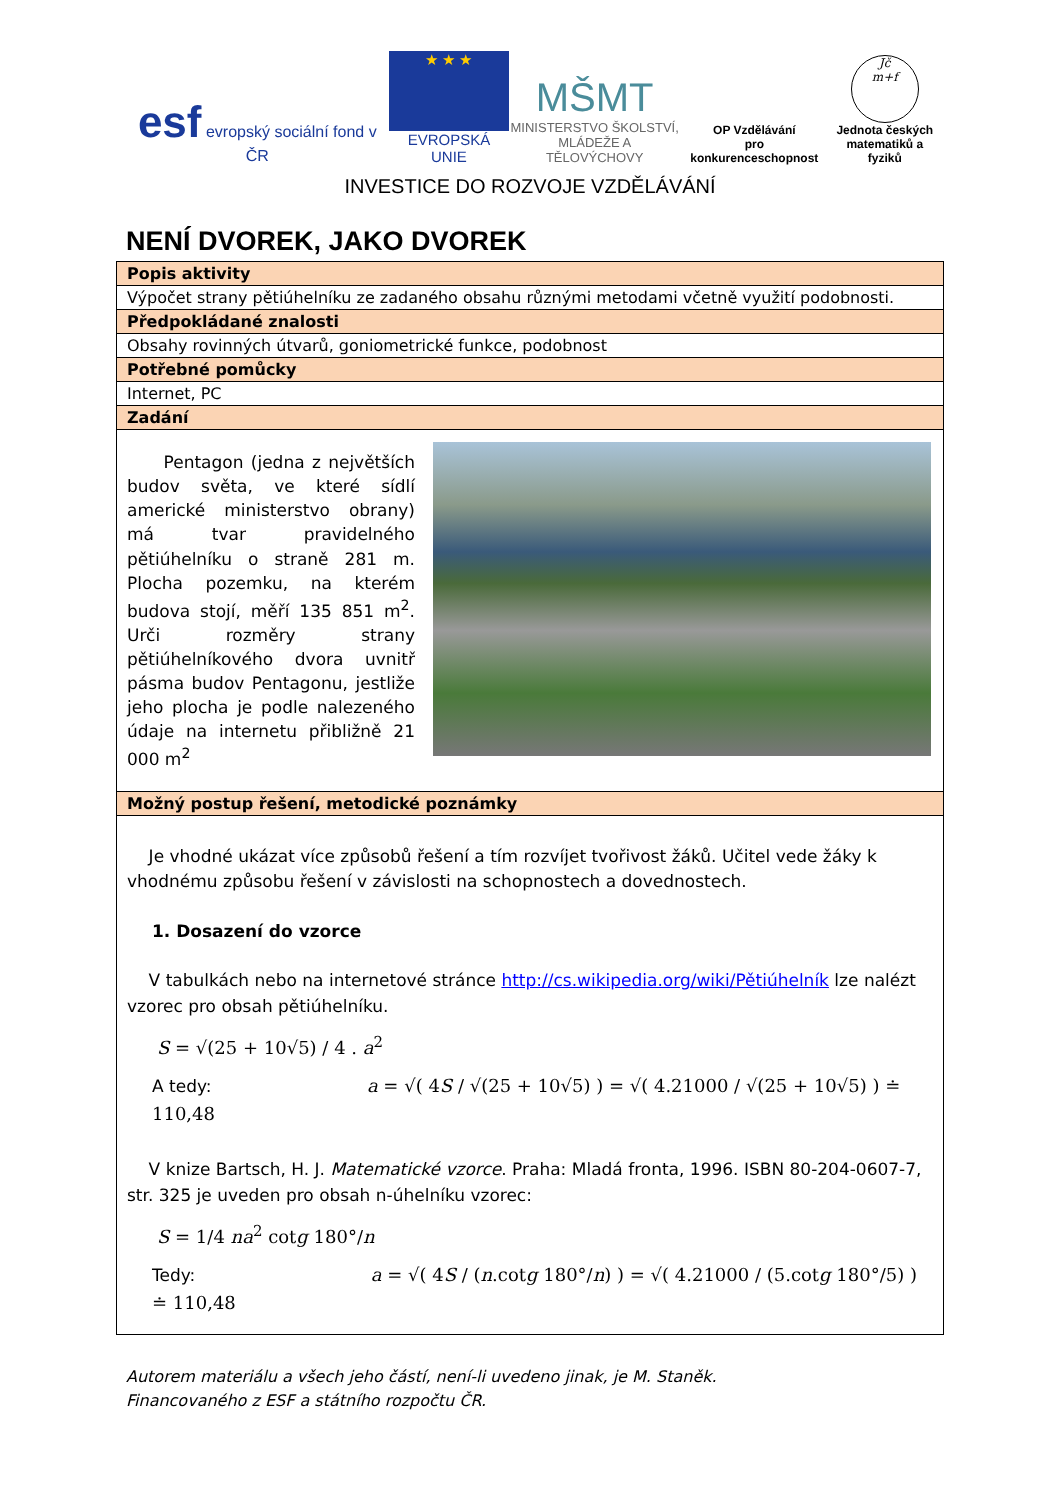esf evropský sociální fond v ČR
★ ★ ★
EVROPSKÁ UNIE
MŠMT
MINISTERSTVO ŠKOLSTVÍ,
MLÁDEŽE A TĚLOVÝCHOVY
OP Vzdělávání
pro konkurenceschopnost
Jč
m+f
Jednota českých
matematiků a fyziků
INVESTICE DO ROZVOJE VZDĚLÁVÁNÍ
NENÍ DVOREK, JAKO DVOREK
| Popis aktivity |
| Výpočet strany pětiúhelníku ze zadaného obsahu různými metodami včetně využití podobnosti. |
| Předpokládané znalosti |
| Obsahy rovinných útvarů, goniometrické funkce, podobnost |
| Potřebné pomůcky |
| Internet, PC |
| Zadání |
| Pentagon (jedna z největších budov světa, ve které sídlí americké ministerstvo obrany) má tvar pravidelného pětiúhelníku o straně 281 m. Plocha pozemku, na kterém budova stojí, měří 135 851 m<sup>2</sup>. Urči rozměry strany pětiúhelníkového dvora uvnitř pásma budov Pentagonu, jestliže jeho plocha je podle nalezeného údaje na internetu přibližně 21 000 m<sup>2</sup> |
| Možný postup řešení, metodické poznámky |
| Je vhodné ukázat více způsobů řešení a tím rozvíjet tvořivost žáků. Učitel vede žáky k vhodnému způsobu řešení v závislosti na schopnostech a dovednostech. 1. Dosazení do vzorce V tabulkách nebo na internetové stránce http://cs.wikipedia.org/wiki/Pětiúhelník lze nalézt vzorec pro obsah pětiúhelníku. S = √(25 + 10√5) / 4 . a<sup>2</sup> A tedy: a = √( 4 S / √(25 + 10√5) ) = √( 4.21000 / √(25 + 10√5) ) ≐ 110,48 V knize Bartsch, H. J. Matematické vzorce . Praha: Mladá fronta, 1996. ISBN 80-204-0607-7, str. 325 je uveden pro obsah n-úhelníku vzorec: S = 1/4 na<sup>2</sup> cot g 180°/ n Tedy: a = √( 4 S / ( n .cot g 180°/ n ) ) = √( 4.21000 / (5.cot g 180°/5) ) ≐ 110,48 |
Autorem materiálu a všech jeho částí, není-li uvedeno jinak, je M. Staněk.
Financovaného z ESF a státního rozpočtu ČR.